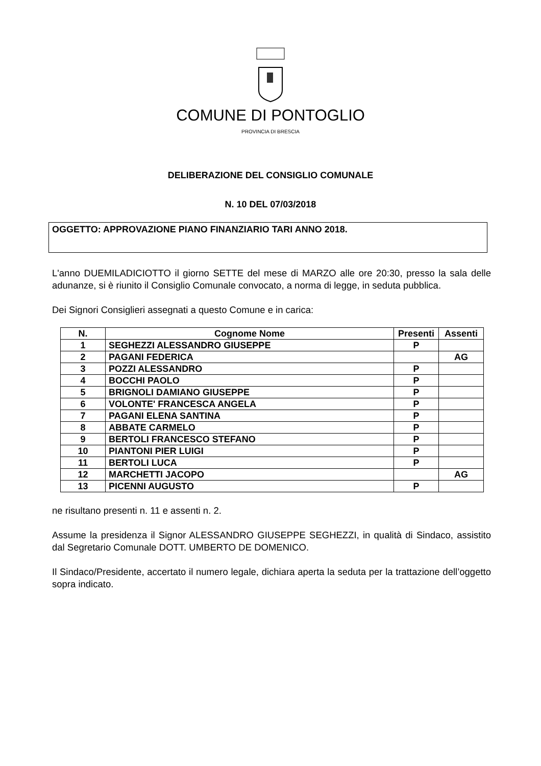COMUNE DI PONTOGLIO
PROVINCIA DI BRESCIA
DELIBERAZIONE DEL CONSIGLIO COMUNALE
N. 10 DEL 07/03/2018
OGGETTO: APPROVAZIONE PIANO FINANZIARIO TARI ANNO 2018.
L'anno DUEMILADICIOTTO il giorno SETTE del mese di MARZO alle ore 20:30, presso la sala delle adunanze, si è riunito il Consiglio Comunale convocato, a norma di legge, in seduta pubblica.
Dei Signori Consiglieri assegnati a questo Comune e in carica:
| N. | Cognome Nome | Presenti | Assenti |
| --- | --- | --- | --- |
| 1 | SEGHEZZI ALESSANDRO GIUSEPPE | P | |
| 2 | PAGANI FEDERICA | | AG |
| 3 | POZZI ALESSANDRO | P | |
| 4 | BOCCHI PAOLO | P | |
| 5 | BRIGNOLI DAMIANO GIUSEPPE | P | |
| 6 | VOLONTE' FRANCESCA ANGELA | P | |
| 7 | PAGANI ELENA SANTINA | P | |
| 8 | ABBATE CARMELO | P | |
| 9 | BERTOLI FRANCESCO STEFANO | P | |
| 10 | PIANTONI PIER LUIGI | P | |
| 11 | BERTOLI LUCA | P | |
| 12 | MARCHETTI JACOPO | | AG |
| 13 | PICENNI AUGUSTO | P | |
ne risultano presenti n. 11 e assenti n. 2.
Assume la presidenza il Signor ALESSANDRO GIUSEPPE SEGHEZZI, in qualità di Sindaco, assistito dal Segretario Comunale DOTT. UMBERTO DE DOMENICO.
Il Sindaco/Presidente, accertato il numero legale, dichiara aperta la seduta per la trattazione dell’oggetto sopra indicato.